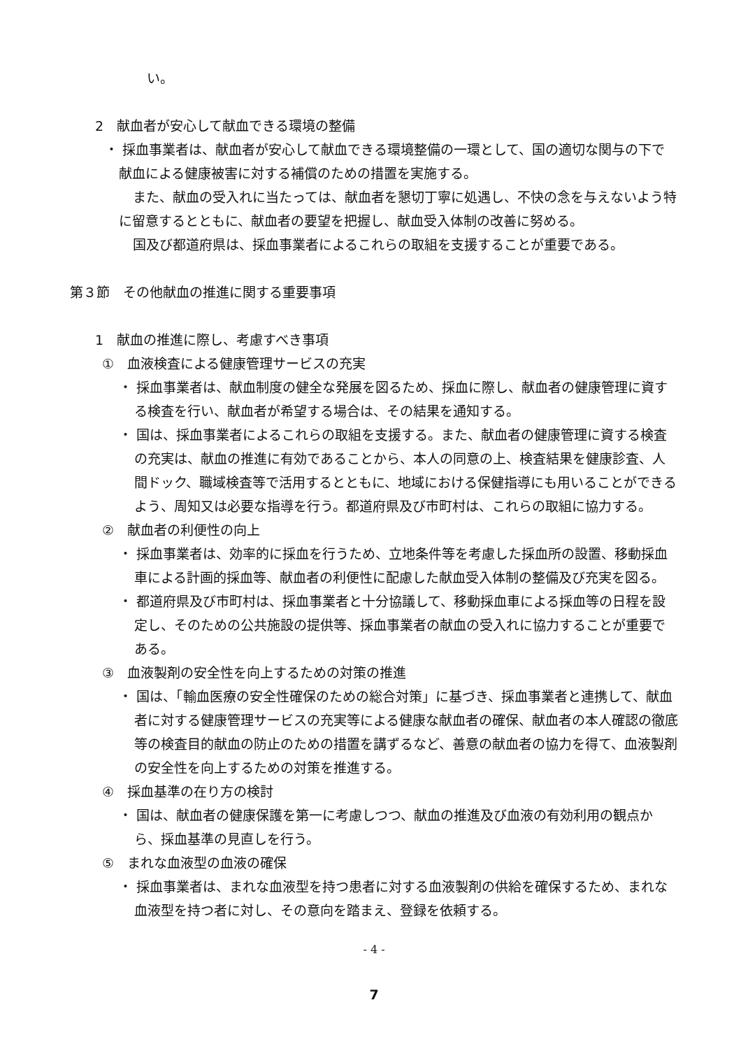い。
2　献血者が安心して献血できる環境の整備
・ 採血事業者は、献血者が安心して献血できる環境整備の一環として、国の適切な関与の下で献血による健康被害に対する補償のための措置を実施する。
また、献血の受入れに当たっては、献血者を懇切丁寧に処遇し、不快の念を与えないよう特に留意するとともに、献血者の要望を把握し、献血受入体制の改善に努める。
国及び都道府県は、採血事業者によるこれらの取組を支援することが重要である。
第３節　その他献血の推進に関する重要事項
1　献血の推進に際し、考慮すべき事項
①　血液検査による健康管理サービスの充実
・ 採血事業者は、献血制度の健全な発展を図るため、採血に際し、献血者の健康管理に資する検査を行い、献血者が希望する場合は、その結果を通知する。
・ 国は、採血事業者によるこれらの取組を支援する。また、献血者の健康管理に資する検査の充実は、献血の推進に有効であることから、本人の同意の上、検査結果を健康診査、人間ドック、職域検査等で活用するとともに、地域における保健指導にも用いることができるよう、周知又は必要な指導を行う。都道府県及び市町村は、これらの取組に協力する。
②　献血者の利便性の向上
・ 採血事業者は、効率的に採血を行うため、立地条件等を考慮した採血所の設置、移動採血車による計画的採血等、献血者の利便性に配慮した献血受入体制の整備及び充実を図る。
・ 都道府県及び市町村は、採血事業者と十分協議して、移動採血車による採血等の日程を設定し、そのための公共施設の提供等、採血事業者の献血の受入れに協力することが重要である。
③　血液製剤の安全性を向上するための対策の推進
・ 国は、「輸血医療の安全性確保のための総合対策」に基づき、採血事業者と連携して、献血者に対する健康管理サービスの充実等による健康な献血者の確保、献血者の本人確認の徹底等の検査目的献血の防止のための措置を講ずるなど、善意の献血者の協力を得て、血液製剤の安全性を向上するための対策を推進する。
④　採血基準の在り方の検討
・ 国は、献血者の健康保護を第一に考慮しつつ、献血の推進及び血液の有効利用の観点から、採血基準の見直しを行う。
⑤　まれな血液型の血液の確保
・ 採血事業者は、まれな血液型を持つ患者に対する血液製剤の供給を確保するため、まれな血液型を持つ者に対し、その意向を踏まえ、登録を依頼する。
- 4 -
7